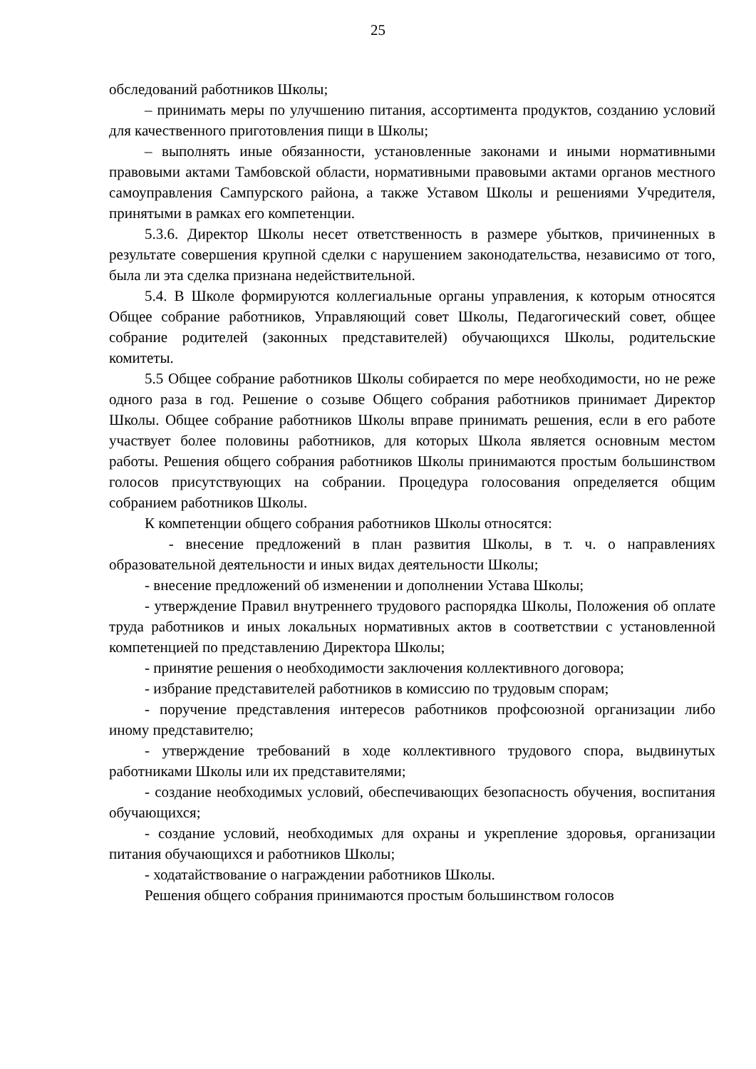25
обследований работников Школы;
– принимать меры по улучшению питания, ассортимента продуктов, созданию условий для качественного приготовления пищи в Школы;
– выполнять иные обязанности, установленные законами и иными нормативными правовыми актами Тамбовской области, нормативными правовыми актами органов местного самоуправления Сампурского района, а также Уставом Школы и решениями Учредителя, принятыми в рамках его компетенции.
5.3.6. Директор Школы несет ответственность в размере убытков, причиненных в результате совершения крупной сделки с нарушением законодательства, независимо от того, была ли эта сделка признана недействительной.
5.4. В Школе формируются коллегиальные органы управления, к которым относятся Общее собрание работников, Управляющий совет Школы, Педагогический совет, общее собрание родителей (законных представителей) обучающихся Школы, родительские комитеты.
5.5 Общее собрание работников Школы собирается по мере необходимости, но не реже одного раза в год. Решение о созыве Общего собрания работников принимает Директор Школы. Общее собрание работников Школы вправе принимать решения, если в его работе участвует более половины работников, для которых Школа является основным местом работы. Решения общего собрания работников Школы принимаются простым большинством голосов присутствующих на собрании. Процедура голосования определяется общим собранием работников Школы.
К компетенции общего собрания работников Школы относятся:
- внесение предложений в план развития Школы, в т. ч. о направлениях образовательной деятельности и иных видах деятельности Школы;
- внесение предложений об изменении и дополнении Устава Школы;
- утверждение Правил внутреннего трудового распорядка Школы, Положения об оплате труда работников и иных локальных нормативных актов в соответствии с установленной компетенцией по представлению Директора Школы;
- принятие решения о необходимости заключения коллективного договора;
- избрание представителей работников в комиссию по трудовым спорам;
- поручение представления интересов работников профсоюзной организации либо иному представителю;
- утверждение требований в ходе коллективного трудового спора, выдвинутых работниками Школы или их представителями;
- создание необходимых условий, обеспечивающих безопасность обучения, воспитания обучающихся;
- создание условий, необходимых для охраны и укрепление здоровья, организации питания обучающихся и работников Школы;
- ходатайствование о награждении работников Школы.
Решения общего собрания принимаются простым большинством голосов